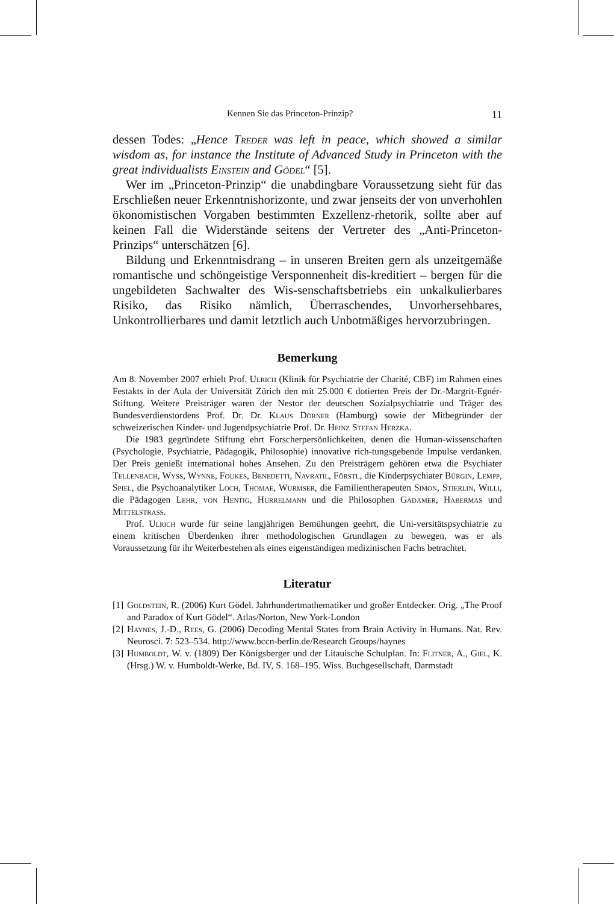Kennen Sie das Princeton-Prinzip? 11
dessen Todes: „Hence Treder was left in peace, which showed a similar wisdom as, for instance the Institute of Advanced Study in Princeton with the great individualists Einstein and Gödel“ [5].
Wer im „Princeton-Prinzip“ die unabdingbare Voraussetzung sieht für das Erschließen neuer Erkenntnishorizonte, und zwar jenseits der von unverhohlen ökonomistischen Vorgaben bestimmten Exzellenz-rhetorik, sollte aber auf keinen Fall die Widerstände seitens der Vertreter des „Anti-Princeton-Prinzips“ unterschätzen [6].
Bildung und Erkenntnisdrang – in unseren Breiten gern als unzeitgemäße romantische und schöngeistige Versponnenheit dis-kreditiert – bergen für die ungebildeten Sachwalter des Wis-senschaftsbetriebs ein unkalkulierbares Risiko, das Risiko nämlich, Überraschendes, Unvorhersehbares, Unkontrollierbares und damit letztlich auch Unbotmäßiges hervorzubringen.
Bemerkung
Am 8. November 2007 erhielt Prof. Ulrich (Klinik für Psychiatrie der Charité, CBF) im Rahmen eines Festakts in der Aula der Universität Zürich den mit 25.000 € dotierten Preis der Dr.-Margrit-Egnér-Stiftung. Weitere Preisträger waren der Nestor der deutschen Sozialpsychiatrie und Träger des Bundesverdienstordens Prof. Dr. Dr. Klaus Dörner (Hamburg) sowie der Mitbegründer der schweizerischen Kinder- und Jugendpsychiatrie Prof. Dr. Heinz Stefan Herzka.
Die 1983 gegründete Stiftung ehrt Forscherpersönlichkeiten, denen die Human-wissenschaften (Psychologie, Psychiatrie, Pädagogik, Philosophie) innovative rich-tungsgebende Impulse verdanken. Der Preis genießt international hohes Ansehen. Zu den Preisträgern gehören etwa die Psychiater Tellenbach, Wyss, Wynne, Foukes, Benedetti, Navratil, Förstl, die Kinderpsychiater Bürgin, Lempp, Spiel, die Psychoanalytiker Loch, Thomae, Wurmser, die Familientherapeuten Simon, Stierlin, Willi, die Pädagogen Lehr, von Hentig, Hurrelmann und die Philosophen Gadamer, Habermas und Mittelstrass.
Prof. Ulrich wurde für seine langjährigen Bemühungen geehrt, die Uni-versitätspsychiatrie zu einem kritischen Überdenken ihrer methodologischen Grundlagen zu bewegen, was er als Voraussetzung für ihr Weiterbestehen als eines eigenständigen medizinischen Fachs betrachtet.
Literatur
[1] Goldstein, R. (2006) Kurt Gödel. Jahrhundertmathematiker und großer Entdecker. Orig. „The Proof and Paradox of Kurt Gödel“. Atlas/Norton, New York-London
[2] Haynes, J.-D., Rees, G. (2006) Decoding Mental States from Brain Activity in Humans. Nat. Rev. Neurosci. 7: 523–534. http://www.bccn-berlin.de/Research Groups/haynes
[3] Humboldt, W. v. (1809) Der Königsberger und der Litauische Schulplan. In: Flitner, A., Giel, K. (Hrsg.) W. v. Humboldt-Werke, Bd. IV, S. 168–195. Wiss. Buchgesellschaft, Darmstadt